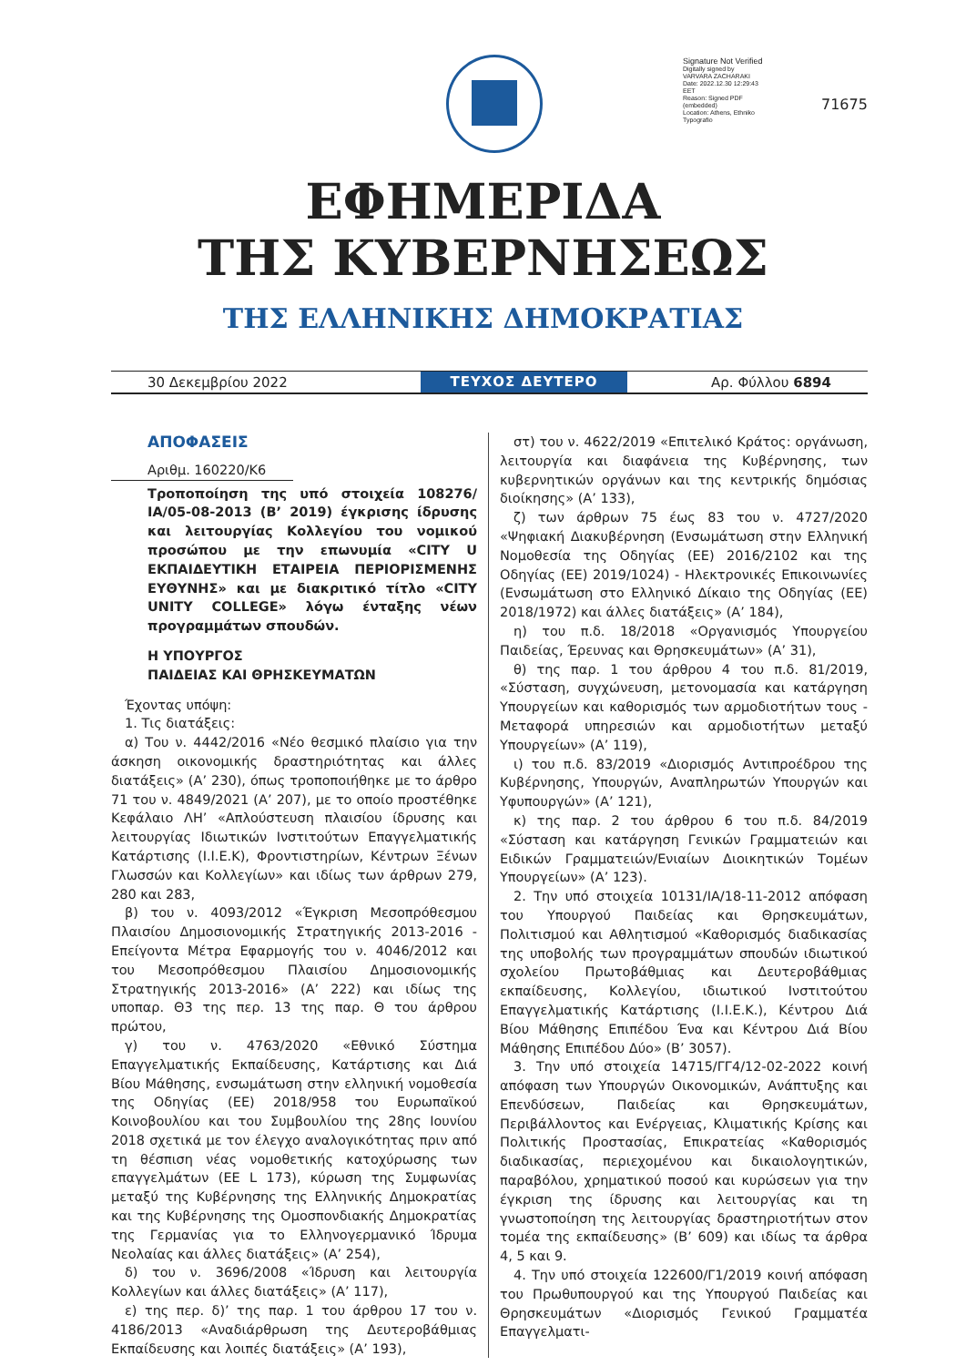Signature Not Verified
Digitally signed by VARVARA ZACHARAKI
Date: 2022.12.30 12:29:43 EET
Reason: Signed PDF (embedded)
Location: Athens, Ethniko Typografio
71675
ΕΦΗΜΕΡΙΔΑ
ΤΗΣ ΚΥΒΕΡΝΗΣΕΩΣ
ΤΗΣ ΕΛΛΗΝΙΚΗΣ ΔΗΜΟΚΡΑΤΙΑΣ
30 Δεκεμβρίου 2022 ΤΕΥΧΟΣ ΔΕΥΤΕΡΟ Αρ. Φύλλου 6894
ΑΠΟΦΑΣΕΙΣ
Αριθμ. 160220/Κ6
Τροποποίηση της υπό στοιχεία 108276/ΙΑ/05-08-2013 (Β’ 2019) έγκρισης ίδρυσης και λειτουργίας Κολλεγίου του νομικού προσώπου με την επωνυμία «CITY U ΕΚΠΑΙΔΕΥΤΙΚΗ ΕΤΑΙΡΕΙΑ ΠΕΡΙΟΡΙΣΜΕΝΗΣ ΕΥΘΥΝΗΣ» και με διακριτικό τίτλο «CITY UNITY COLLEGE» λόγω ένταξης νέων προγραμμάτων σπουδών.
Η ΥΠΟΥΡΓΟΣ
ΠΑΙΔΕΙΑΣ ΚΑΙ ΘΡΗΣΚΕΥΜΑΤΩΝ
Έχοντας υπόψη:
1. Τις διατάξεις:
α) Του ν. 4442/2016 «Νέο θεσμικό πλαίσιο για την άσκηση οικονομικής δραστηριότητας και άλλες διατάξεις» (Α’ 230), όπως τροποποιήθηκε με το άρθρο 71 του ν. 4849/2021 (Α’ 207), με το οποίο προστέθηκε Κεφάλαιο ΛΗ’ «Απλούστευση πλαισίου ίδρυσης και λειτουργίας Ιδιωτικών Ινστιτούτων Επαγγελματικής Κατάρτισης (Ι.Ι.Ε.Κ), Φροντιστηρίων, Κέντρων Ξένων Γλωσσών και Κολλεγίων» και ιδίως των άρθρων 279, 280 και 283,
β) του ν. 4093/2012 «Έγκριση Μεσοπρόθεσμου Πλαισίου Δημοσιονομικής Στρατηγικής 2013-2016 - Επείγοντα Μέτρα Εφαρμογής του ν. 4046/2012 και του Μεσοπρόθεσμου Πλαισίου Δημοσιονομικής Στρατηγικής 2013-2016» (Α’ 222) και ιδίως της υποπαρ. Θ3 της περ. 13 της παρ. Θ του άρθρου πρώτου,
γ) του ν. 4763/2020 «Εθνικό Σύστημα Επαγγελματικής Εκπαίδευσης, Κατάρτισης και Διά Βίου Μάθησης, ενσωμάτωση στην ελληνική νομοθεσία της Οδηγίας (ΕΕ) 2018/958 του Ευρωπαϊκού Κοινοβουλίου και του Συμβουλίου της 28ης Ιουνίου 2018 σχετικά με τον έλεγχο αναλογικότητας πριν από τη θέσπιση νέας νομοθετικής κατοχύρωσης των επαγγελμάτων (ΕΕ L 173), κύρωση της Συμφωνίας μεταξύ της Κυβέρνησης της Ελληνικής Δημοκρατίας και της Κυβέρνησης της Ομοσπονδιακής Δημοκρατίας της Γερμανίας για το Ελληνογερμανικό Ίδρυμα Νεολαίας και άλλες διατάξεις» (Α’ 254),
δ) του ν. 3696/2008 «Ίδρυση και λειτουργία Κολλεγίων και άλλες διατάξεις» (Α’ 117),
ε) της περ. δ)’ της παρ. 1 του άρθρου 17 του ν. 4186/2013 «Αναδιάρθρωση της Δευτεροβάθμιας Εκπαίδευσης και λοιπές διατάξεις» (Α’ 193),
στ) του ν. 4622/2019 «Επιτελικό Κράτος: οργάνωση, λειτουργία και διαφάνεια της Κυβέρνησης, των κυβερνητικών οργάνων και της κεντρικής δημόσιας διοίκησης» (Α’ 133),
ζ) των άρθρων 75 έως 83 του ν. 4727/2020 «Ψηφιακή Διακυβέρνηση (Ενσωμάτωση στην Ελληνική Νομοθεσία της Οδηγίας (ΕΕ) 2016/2102 και της Οδηγίας (ΕΕ) 2019/1024) - Ηλεκτρονικές Επικοινωνίες (Ενσωμάτωση στο Ελληνικό Δίκαιο της Οδηγίας (ΕΕ) 2018/1972) και άλλες διατάξεις» (Α’ 184),
η) του π.δ. 18/2018 «Οργανισμός Υπουργείου Παιδείας, Έρευνας και Θρησκευμάτων» (Α’ 31),
θ) της παρ. 1 του άρθρου 4 του π.δ. 81/2019, «Σύσταση, συγχώνευση, μετονομασία και κατάργηση Υπουργείων και καθορισμός των αρμοδιοτήτων τους - Μεταφορά υπηρεσιών και αρμοδιοτήτων μεταξύ Υπουργείων» (Α’ 119),
ι) του π.δ. 83/2019 «Διορισμός Αντιπροέδρου της Κυβέρνησης, Υπουργών, Αναπληρωτών Υπουργών και Υφυπουργών» (Α’ 121),
κ) της παρ. 2 του άρθρου 6 του π.δ. 84/2019 «Σύσταση και κατάργηση Γενικών Γραμματειών και Ειδικών Γραμματειών/Ενιαίων Διοικητικών Τομέων Υπουργείων» (Α’ 123).
2. Την υπό στοιχεία 10131/ΙΑ/18-11-2012 απόφαση του Υπουργού Παιδείας και Θρησκευμάτων, Πολιτισμού και Αθλητισμού «Καθορισμός διαδικασίας της υποβολής των προγραμμάτων σπουδών ιδιωτικού σχολείου Πρωτοβάθμιας και Δευτεροβάθμιας εκπαίδευσης, Κολλεγίου, ιδιωτικού Ινστιτούτου Επαγγελματικής Κατάρτισης (Ι.Ι.Ε.Κ.), Κέντρου Διά Βίου Μάθησης Επιπέδου Ένα και Κέντρου Διά Βίου Μάθησης Επιπέδου Δύο» (Β’ 3057).
3. Την υπό στοιχεία 14715/ΓΓ4/12-02-2022 κοινή απόφαση των Υπουργών Οικονομικών, Ανάπτυξης και Επενδύσεων, Παιδείας και Θρησκευμάτων, Περιβάλλοντος και Ενέργειας, Κλιματικής Κρίσης και Πολιτικής Προστασίας, Επικρατείας «Καθορισμός διαδικασίας, περιεχομένου και δικαιολογητικών, παραβόλου, χρηματικού ποσού και κυρώσεων για την έγκριση της ίδρυσης και λειτουργίας και τη γνωστοποίηση της λειτουργίας δραστηριοτήτων στον τομέα της εκπαίδευσης» (Β’ 609) και ιδίως τα άρθρα 4, 5 και 9.
4. Την υπό στοιχεία 122600/Γ1/2019 κοινή απόφαση του Πρωθυπουργού και της Υπουργού Παιδείας και Θρησκευμάτων «Διορισμός Γενικού Γραμματέα Επαγγελματι-